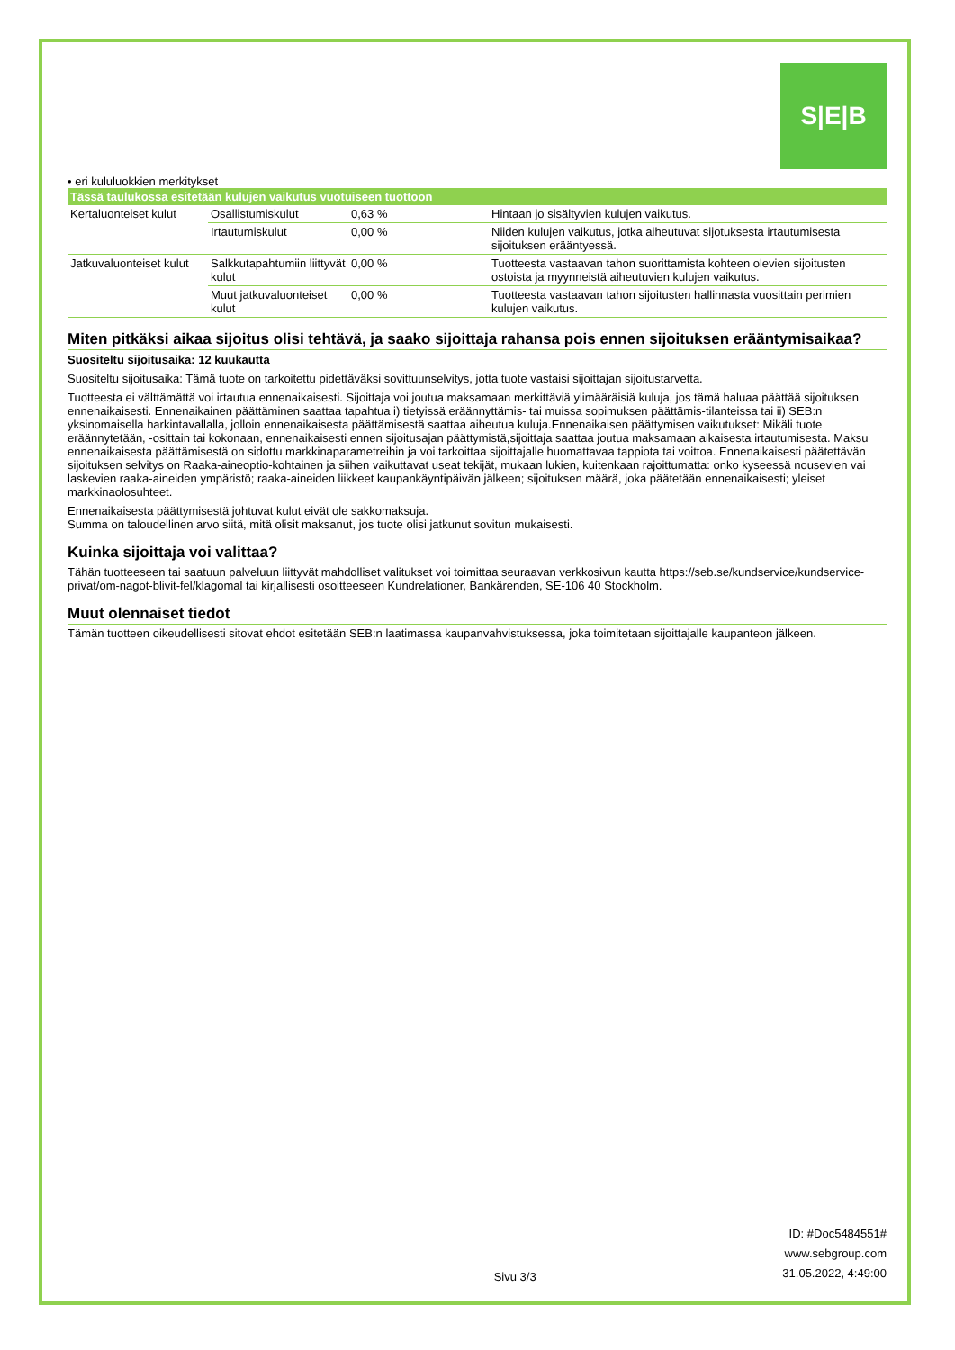S|E|B
• eri kululuokkien merkitykset
| Tässä taulukossa esitetään kulujen vaikutus vuotuiseen tuottoon | | | |
| --- | --- | --- | --- |
| Kertaluonteiset kulut | Osallistumiskulut | 0,63 % | Hintaan jo sisältyvien kulujen vaikutus. |
| | Irtautumiskulut | 0,00 % | Niiden kulujen vaikutus, jotka aiheutuvat sijotuksesta irtautumisesta sijoituksen erääntyessä. |
| Jatkuvaluonteiset kulut | Salkkutapahtumiin liittyvät kulut | 0,00 % | Tuotteesta vastaavan tahon suorittamista kohteen olevien sijoitusten ostoista ja myynneistä aiheutuvien kulujen vaikutus. |
| | Muut jatkuvaluonteiset kulut | 0,00 % | Tuotteesta vastaavan tahon sijoitusten hallinnasta vuosittain perimien kulujen vaikutus. |
Miten pitkäksi aikaa sijoitus olisi tehtävä, ja saako sijoittaja rahansa pois ennen sijoituksen erääntymisaikaa?
Suositeltu sijoitusaika: 12 kuukautta
Suositeltu sijoitusaika: Tämä tuote on tarkoitettu pidettäväksi sovittuunselvitys, jotta tuote vastaisi sijoittajan sijoitustarvetta.
Tuotteesta ei välttämättä voi irtautua ennenaikaisesti. Sijoittaja voi joutua maksamaan merkittäviä ylimääräisiä kuluja, jos tämä haluaa päättää sijoituksen ennenaikaisesti. Ennenaikainen päättäminen saattaa tapahtua i) tietyissä eräännyttämis- tai muissa sopimuksen päättämis-tilanteissa tai ii) SEB:n yksinomaisella harkintavallalla, jolloin ennenaikaisesta päättämisestä saattaa aiheutua kuluja.Ennenaikaisen päättymisen vaikutukset: Mikäli tuote eräännytetään, -osittain tai kokonaan, ennenaikaisesti ennen sijoitusajan päättymistä,sijoittaja saattaa joutua maksamaan aikaisesta irtautumisesta. Maksu ennenaikaisesta päättämisestä on sidottu markkinaparametreihin ja voi tarkoittaa sijoittajalle huomattavaa tappiota tai voittoa. Ennenaikaisesti päätettävän sijoituksen selvitys on Raaka-aineoptio-kohtainen ja siihen vaikuttavat useat tekijät, mukaan lukien, kuitenkaan rajoittumatta: onko kyseessä nousevien vai laskevien raaka-aineiden ympäristö; raaka-aineiden liikkeet kaupankäyntipäivän jälkeen; sijoituksen määrä, joka päätetään ennenaikaisesti; yleiset markkinaolosuhteet.
Ennenaikaisesta päättymisestä johtuvat kulut eivät ole sakkomaksuja.
Summa on taloudellinen arvo siitä, mitä olisit maksanut, jos tuote olisi jatkunut sovitun mukaisesti.
Kuinka sijoittaja voi valittaa?
Tähän tuotteeseen tai saatuun palveluun liittyvät mahdolliset valitukset voi toimittaa seuraavan verkkosivun kautta https://seb.se/kundservice/kundservice-privat/om-nagot-blivit-fel/klagomal tai kirjallisesti osoitteeseen Kundrelationer, Bankärenden, SE-106 40 Stockholm.
Muut olennaiset tiedot
Tämän tuotteen oikeudellisesti sitovat ehdot esitetään SEB:n laatimassa kaupanvahvistuksessa, joka toimitetaan sijoittajalle kaupanteon jälkeen.
Sivu 3/3 ID: #Doc5484551#
www.sebgroup.com
31.05.2022, 4:49:00